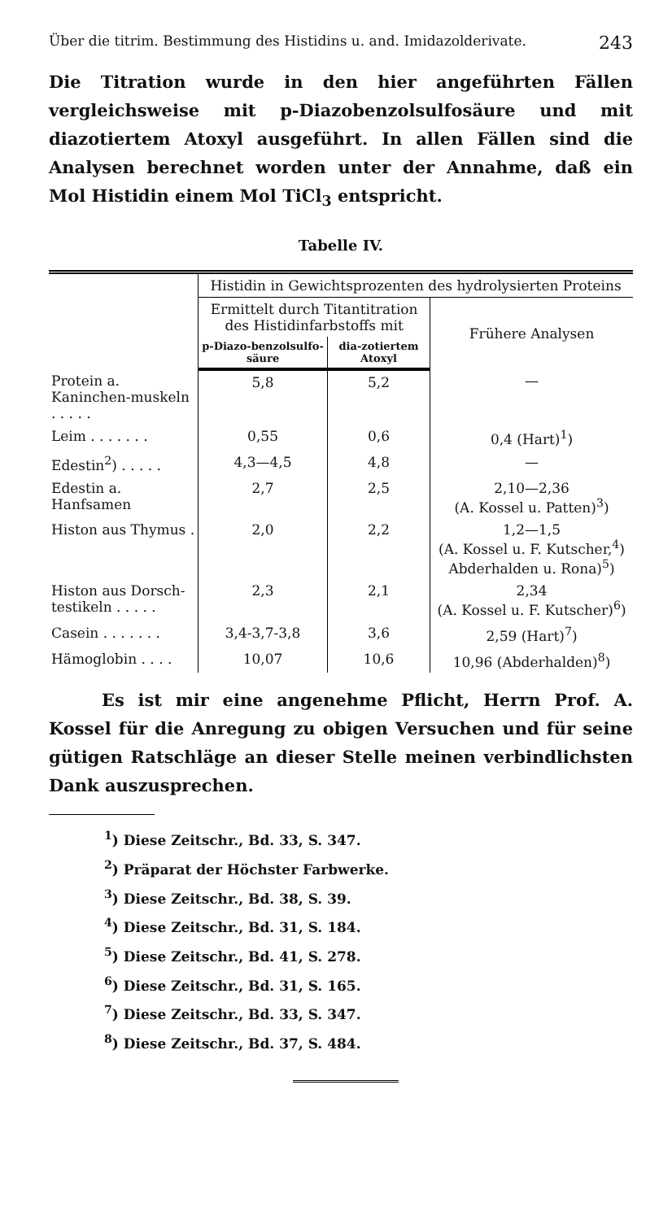Über die titrim. Bestimmung des Histidins u. and. Imidazolderivate. 243
Die Titration wurde in den hier angeführten Fällen vergleichsweise mit p-Diazobenzolsulfosäure und mit diazotiertem Atoxyl ausgeführt. In allen Fällen sind die Analysen berechnet worden unter der Annahme, daß ein Mol Histidin einem Mol TiCl<sub>3</sub> entspricht.
Tabelle IV.
| | Histidin in Gewichtsprozenten des hydrolysierten Proteins | | |
| --- | --- | --- | --- |
| | Ermittelt durch Titantitration des Histidinfarbstoffs mit | | Frühere Analysen |
| | p-Diazo-benzolsulfo-säure | dia-zotiertem Atoxyl | |
| Protein a. Kaninchen-muskeln . . . . . | 5,8 | 5,2 | — |
| Leim . . . . . . . | 0,55 | 0,6 | 0,4 (Hart)<sup>1</sup>) |
| Edestin<sup>2</sup>) . . . . . | 4,3—4,5 | 4,8 | — |
| Edestin a. Hanfsamen | 2,7 | 2,5 | 2,10—2,36 (A. Kossel u. Patten)<sup>3</sup>) |
| Histon aus Thymus . | 2,0 | 2,2 | 1,2—1,5 (A. Kossel u. F. Kutscher,<sup>4</sup>) Abderhalden u. Rona)<sup>5</sup>) |
| Histon aus Dorsch-testikeln . . . . . | 2,3 | 2,1 | 2,34 (A. Kossel u. F. Kutscher)<sup>6</sup>) |
| Casein . . . . . . . | 3,4-3,7-3,8 | 3,6 | 2,59 (Hart)<sup>7</sup>) |
| Hämoglobin . . . . | 10,07 | 10,6 | 10,96 (Abderhalden)<sup>8</sup>) |
Es ist mir eine angenehme Pflicht, Herrn Prof. A. Kossel für die Anregung zu obigen Versuchen und für seine gütigen Ratschläge an dieser Stelle meinen verbindlichsten Dank auszusprechen.
<sup>1</sup>) Diese Zeitschr., Bd. 33, S. 347.
<sup>2</sup>) Präparat der Höchster Farbwerke.
<sup>3</sup>) Diese Zeitschr., Bd. 38, S. 39.
<sup>4</sup>) Diese Zeitschr., Bd. 31, S. 184.
<sup>5</sup>) Diese Zeitschr., Bd. 41, S. 278.
<sup>6</sup>) Diese Zeitschr., Bd. 31, S. 165.
<sup>7</sup>) Diese Zeitschr., Bd. 33, S. 347.
<sup>8</sup>) Diese Zeitschr., Bd. 37, S. 484.